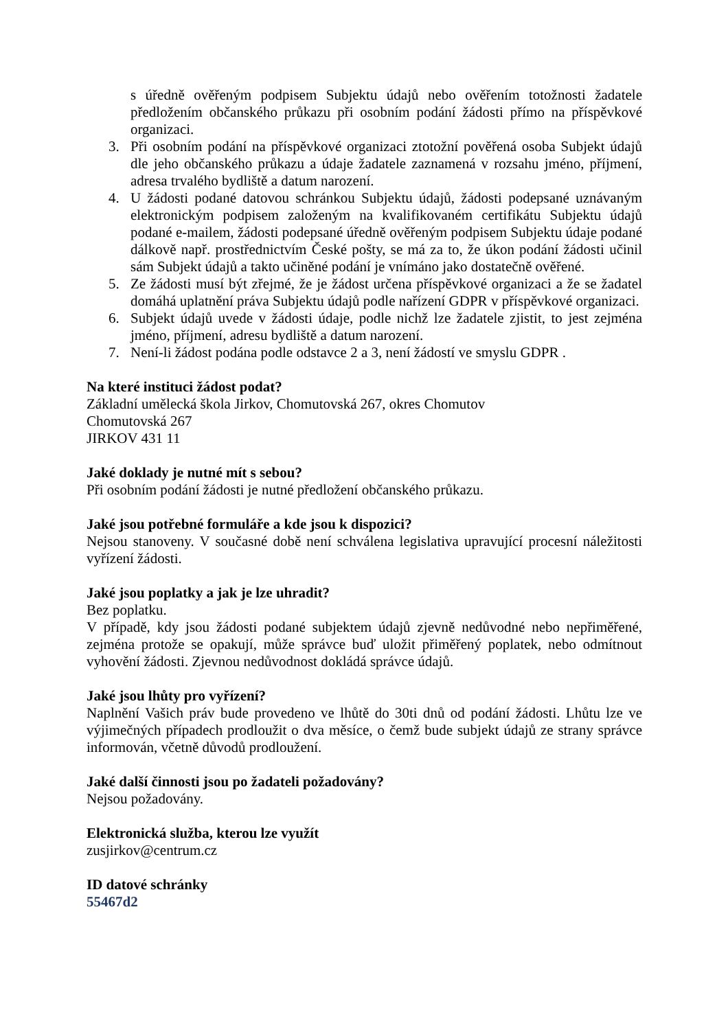s úředně ověřeným podpisem Subjektu údajů nebo ověřením totožnosti žadatele předložením občanského průkazu při osobním podání žádosti přímo na příspěvkové organizaci.
3. Při osobním podání na příspěvkové organizaci ztotožní pověřená osoba Subjekt údajů dle jeho občanského průkazu a údaje žadatele zaznamená v rozsahu jméno, příjmení, adresa trvalého bydliště a datum narození.
4. U žádosti podané datovou schránkou Subjektu údajů, žádosti podepsané uznávaným elektronickým podpisem založeným na kvalifikovaném certifikátu Subjektu údajů podané e-mailem, žádosti podepsané úředně ověřeným podpisem Subjektu údaje podané dálkově např. prostřednictvím České pošty, se má za to, že úkon podání žádosti učinil sám Subjekt údajů a takto učiněné podání je vnímáno jako dostatečně ověřené.
5. Ze žádosti musí být zřejmé, že je žádost určena příspěvkové organizaci a že se žadatel domáhá uplatnění práva Subjektu údajů podle nařízení GDPR v příspěvkové organizaci.
6. Subjekt údajů uvede v žádosti údaje, podle nichž lze žadatele zjistit, to jest zejména jméno, příjmení, adresu bydliště a datum narození.
7. Není-li žádost podána podle odstavce 2 a 3, není žádostí ve smyslu GDPR .
Na které instituci žádost podat?
Základní umělecká škola Jirkov, Chomutovská 267, okres Chomutov
Chomutovská 267
JIRKOV 431 11
Jaké doklady je nutné mít s sebou?
Při osobním podání žádosti je nutné předložení občanského průkazu.
Jaké jsou potřebné formuláře a kde jsou k dispozici?
Nejsou stanoveny. V současné době není schválena legislativa upravující procesní náležitosti vyřízení žádosti.
Jaké jsou poplatky a jak je lze uhradit?
Bez poplatku.
V případě, kdy jsou žádosti podané subjektem údajů zjevně nedůvodné nebo nepřiměřené, zejména protože se opakují, může správce buď uložit přiměřený poplatek, nebo odmítnout vyhovění žádosti. Zjevnou nedůvodnost dokládá správce údajů.
Jaké jsou lhůty pro vyřízení?
Naplnění Vašich práv bude provedeno ve lhůtě do 30ti dnů od podání žádosti. Lhůtu lze ve výjimečných případech prodloužit o dva měsíce, o čemž bude subjekt údajů ze strany správce informován, včetně důvodů prodloužení.
Jaké další činnosti jsou po žadateli požadovány?
Nejsou požadovány.
Elektronická služba, kterou lze využít
zusjirkov@centrum.cz
ID datové schránky
55467d2